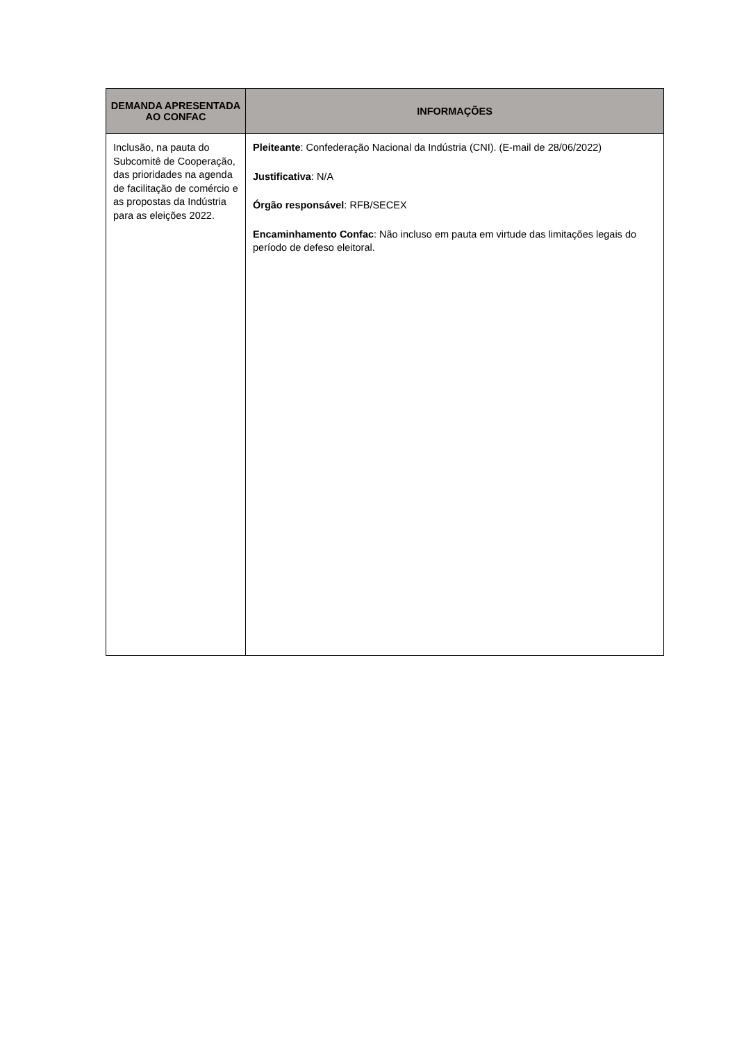| DEMANDA APRESENTADA AO CONFAC | INFORMAÇÕES |
| --- | --- |
| Inclusão, na pauta do Subcomitê de Cooperação, das prioridades na agenda de facilitação de comércio e as propostas da Indústria para as eleições 2022. | Pleiteante : Confederação Nacional da Indústria (CNI). (E-mail de 28/06/2022) Justificativa : N/A Órgão responsável : RFB/SECEX Encaminhamento Confac : Não incluso em pauta em virtude das limitações legais do período de defeso eleitoral. |